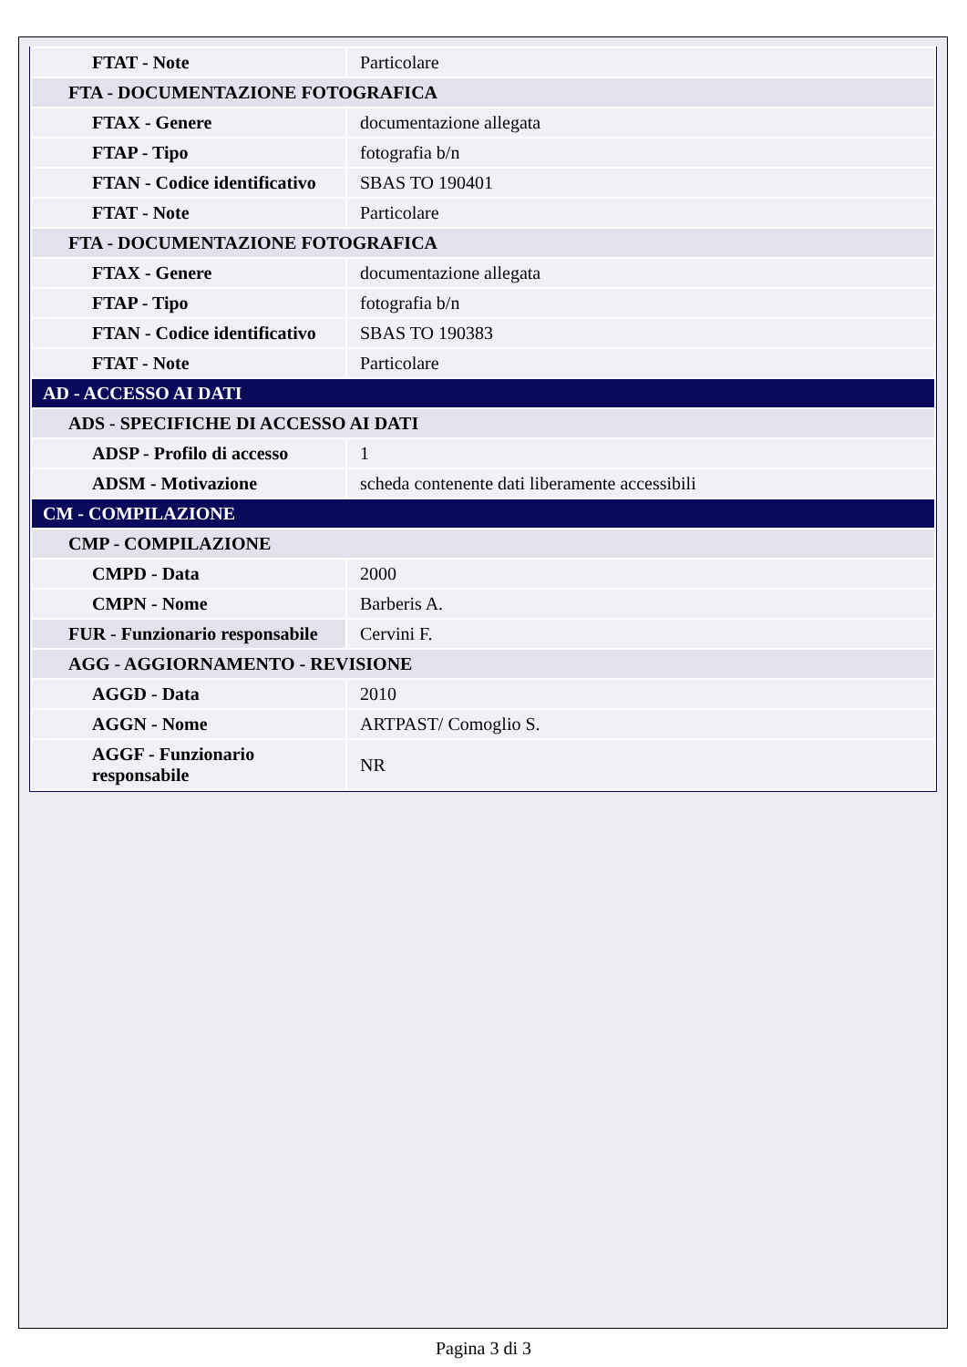| FTAT - Note | Particolare |
| FTA - DOCUMENTAZIONE FOTOGRAFICA | |
| FTAX - Genere | documentazione allegata |
| FTAP - Tipo | fotografia b/n |
| FTAN - Codice identificativo | SBAS TO 190401 |
| FTAT - Note | Particolare |
| FTA - DOCUMENTAZIONE FOTOGRAFICA | |
| FTAX - Genere | documentazione allegata |
| FTAP - Tipo | fotografia b/n |
| FTAN - Codice identificativo | SBAS TO 190383 |
| FTAT - Note | Particolare |
| AD - ACCESSO AI DATI | |
| ADS - SPECIFICHE DI ACCESSO AI DATI | |
| ADSP - Profilo di accesso | 1 |
| ADSM - Motivazione | scheda contenente dati liberamente accessibili |
| CM - COMPILAZIONE | |
| CMP - COMPILAZIONE | |
| CMPD - Data | 2000 |
| CMPN - Nome | Barberis A. |
| FUR - Funzionario responsabile | Cervini F. |
| AGG - AGGIORNAMENTO - REVISIONE | |
| AGGD - Data | 2010 |
| AGGN - Nome | ARTPAST/ Comoglio S. |
| AGGF - Funzionario responsabile | NR |
Pagina 3 di 3